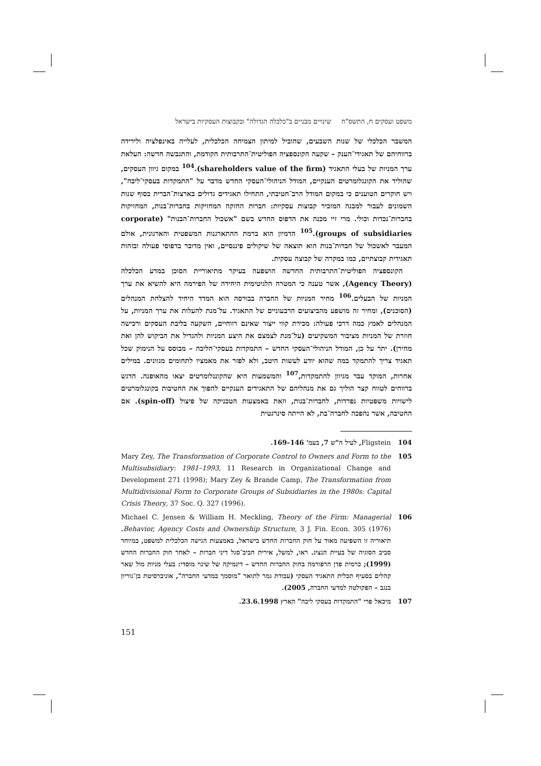משפט ועסקים ח, התשס"ח שינויים מבניים ב"כלכלה הגדולה" ובקבוצות העסקיות בישראל
המשבר הכלכלי של שנות השבעים, שהוביל למיתון הצמיחה הכלכלית, לעלייה באינפלציה ולירידה ברווחיהם של תאגידי־הענק – שקעה הקונספציה הפוליטית־התרבותית הקודמת, והתגבשה חדשה: העלאת ערך המניות של בעלי התאגיד (shareholders value of the firm).<sup>104</sup> במקום גיוון העסקים, שהוליד את הקונגלומרטים הענקיים, המודל הניהולי־העסקי החדש מדבר על "התמקדות בעסקי־ליבה", ויש חוקרים הטוענים כי במקום המודל הרב־חטיבתי, התחילו תאגידים גדולים בארצות־הברית בסוף שנות השמונים לעבור למבנה המזכיר קבוצות עסקיות: חברות החזקה המחזיקות בחברות־בנות, המחזיקות בחברות־נכדות וכולי. מרי זיי מכנה את הדפוס החדש בשם "אשכול החברות־הבנות" (corporate groups of subsidiaries).<sup>105</sup> הדמיון הוא ברמת ההתארגנות המשפטית והארגונית, אולם המעבר לאשכול של חברות־בנות הוא תוצאה של שיקולים פיננסיים, ואין מדובר בדפוסי פעולה ובזהות תאגידית קבוצתיים, כמו במקרה של קבוצה עסקית.
הקונספציה הפוליטית־התרבותית החדשה הושפעה בעיקר מתיאוריית הסוכן במדע הכלכלה (Agency Theory), אשר טענה כי המטרה הלגיטימית היחידה של הפירמה היא להשיא את ערך המניות של הבעלים.<sup>106</sup> מחיר המניות של החברה בבורסה הוא המדד היחיד להצלחת המנהלים (הסוכנים), ומחיר זה מושפע מהביצועים הרבעוניים של התאגיד. על־מנת להעלות את ערך המניות, על המנהלים לאמץ כמה דרכי פעולה: מכירת קווי ייצור שאינם רווחיים, השקעה בליבת העסקים ורכישה חוזרת של המניות מציבור המשקיעים (על־מנת לצמצם את היצע המניות ולהגדיל את הביקוש להן ואת מחירן). יתר על כן, המודל הניהולי־העסקי החדש – התמקדות בעסקי־הליבה – מבוסס על הנימוק שכל תאגיד צריך להתמקד במה שהוא יודע לעשות היטב, ולא לפזר את מאמציו לתחומים מגוונים. במילים אחרות, המוקד עבר מגיוון להתמקדות,<sup>107</sup> והמשמעות היא שהקונגלומרטים יצאו מהאופנה. הדגש ברווחים לטווח קצר הוליך גם את מנהליהם של התאגידים הענקיים להפוך את החטיבות בקונגלומרטים לישויות משפטיות נפרדות, לחברות־בנות, וזאת באמצעות הטכניקה של פיצול (spin-off). אם החטיבה, אשר נהפכה לחברה־בת, לא הייתה סינרגטית
104 Fligstein, לעיל ה"ש 7, בעמ' 146–169.
105 Mary Zey, The Transformation of Corporate Control to Owners and Form to the Multisubsidiary: 1981–1993, 11 Research in Organizational Change and Development 271 (1998); Mary Zey & Brande Camp, The Transformation from Multidivisional Form to Corporate Groups of Subsidiaries in the 1980s: Capital Crisis Theory, 37 Soc. Q. 327 (1996).
106 Michael C. Jensen & William H. Meckling, Theory of the Firm: Managerial Behavior, Agency Costs and Ownership Structure, 3 J. Fin. Econ. 305 (1976). תיאוריה זו השפיעה מאוד על חוק החברות החדש בישראל, באמצעות הגישה הכלכלית למשפט, במיוחד סביב הסוגיה של בעיית הנציג. ראו, למשל, אירית חביב־סגל דיני חברות – לאחר חוק החברות החדש (1999); כרמית פדן הרפורמה בחוק החברות החדש – דינמיקה של שינוי מוסדי: בעלי מניות מול שאר קהלים בסעיף תכלית התאגיד העסקי (עבודת גמר לתואר "מוסמך במדעי החברה", אוניברסיטת בן־גוריון בנגב – הפקולטה למדעי החברה, 2005).
107 מיכאל פרי "התמקדות בעסקי ליבה" הארץ 23.6.1998.
151